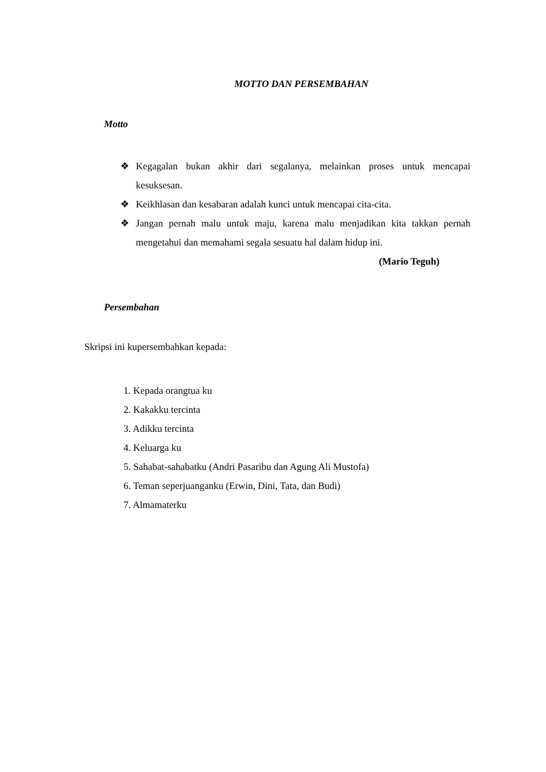MOTTO DAN PERSEMBAHAN
Motto
❖ Kegagalan bukan akhir dari segalanya, melainkan proses untuk mencapai kesuksesan.
❖ Keikhlasan dan kesabaran adalah kunci untuk mencapai cita-cita.
❖ Jangan pernah malu untuk maju, karena malu menjadikan kita takkan pernah mengetahui dan memahami segala sesuatu hal dalam hidup ini.
(Mario Teguh)
Persembahan
Skripsi ini kupersembahkan kepada:
1. Kepada orangtua ku
2. Kakakku tercinta
3. Adikku tercinta
4. Keluarga ku
5. Sahabat-sahabatku (Andri Pasaribu dan Agung Ali Mustofa)
6. Teman seperjuanganku (Erwin, Dini, Tata, dan Budi)
7. Almamaterku